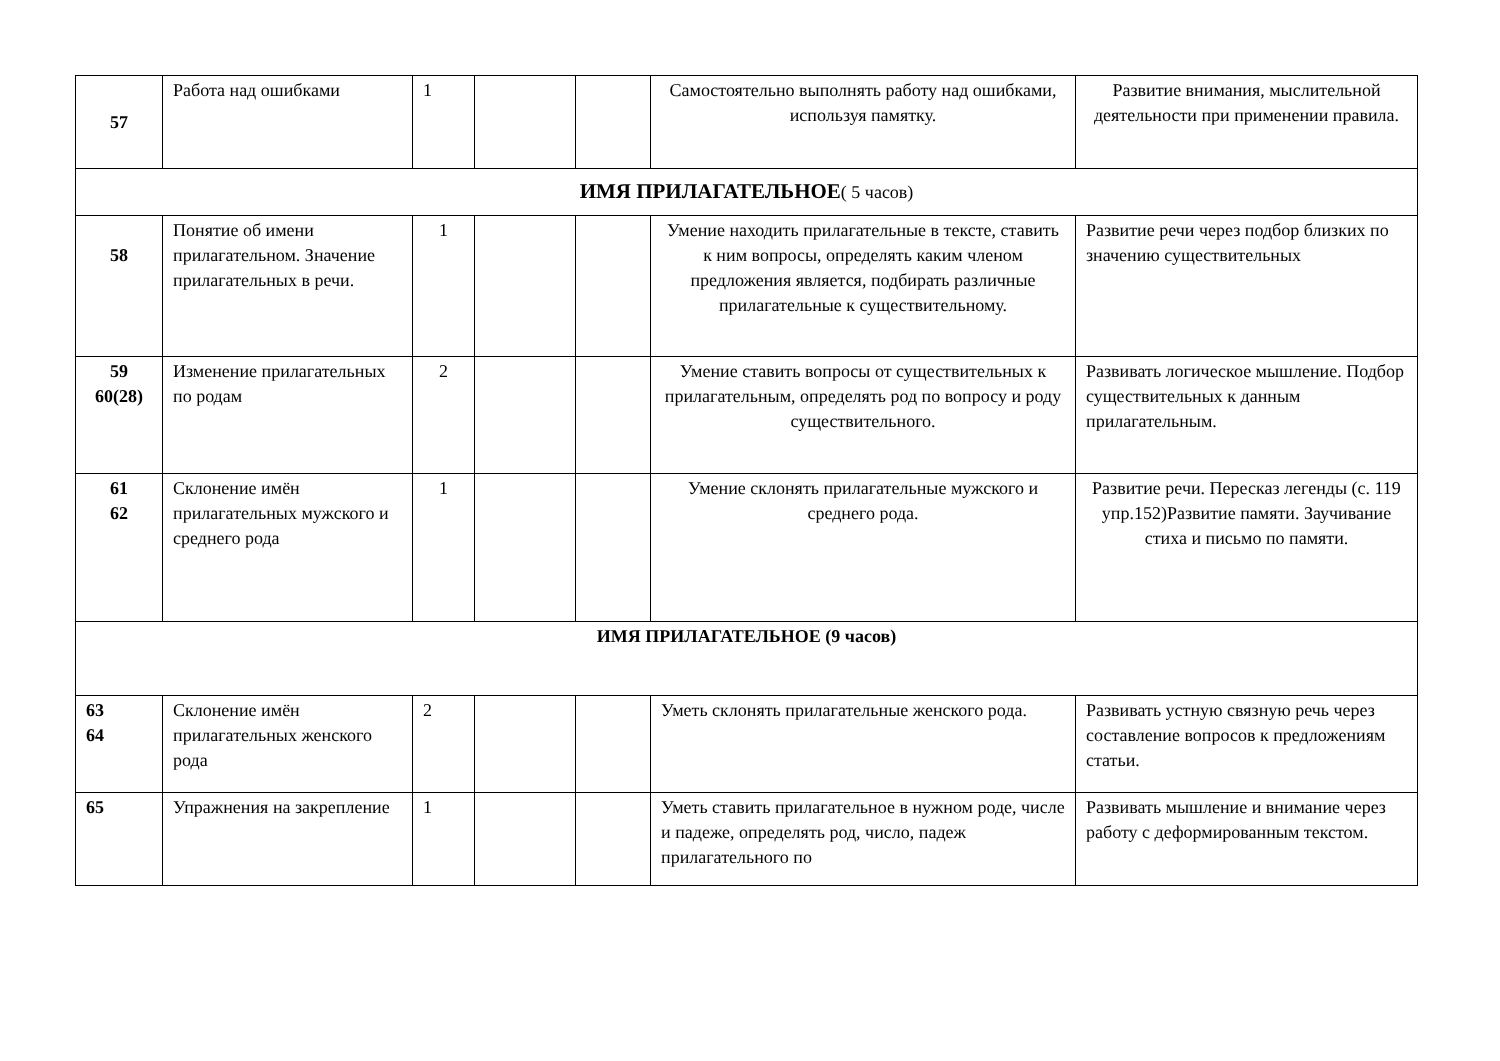| 57 | Работа над ошибками | 1 | | | Самостоятельно выполнять работу над ошибками, используя памятку. | Развитие внимания, мыслительной деятельности при применении правила. |
| ИМЯ ПРИЛАГАТЕЛЬНОЕ ( 5 часов) | | | | | | |
| 58 | Понятие об имени прилагательном. Значение прилагательных в речи. | 1 | | | Умение находить прилагательные в тексте, ставить к ним вопросы, определять каким членом предложения является, подбирать различные прилагательные к существительному. | Развитие речи через подбор близких по значению существительных |
| 59 60(28) | Изменение прилагательных по родам | 2 | | | Умение ставить вопросы от существительных к прилагательным, определять род по вопросу и роду существительного. | Развивать логическое мышление. Подбор существительных к данным прилагательным. |
| 61 62 | Склонение имён прилагательных мужского и среднего рода | 1 | | | Умение склонять прилагательные мужского и среднего рода. | Развитие речи. Пересказ легенды (с. 119 упр.152)Развитие памяти. Заучивание стиха и письмо по памяти. |
| ИМЯ ПРИЛАГАТЕЛЬНОЕ (9 часов) | | | | | | |
| 63 64 | Склонение имён прилагательных женского рода | 2 | | | Уметь склонять прилагательные женского рода. | Развивать устную связную речь через составление вопросов к предложениям статьи. |
| 65 | Упражнения на закрепление | 1 | | | Уметь ставить прилагательное в нужном роде, числе и падеже, определять род, число, падеж прилагательного по | Развивать мышление и внимание через работу с деформированным текстом. |